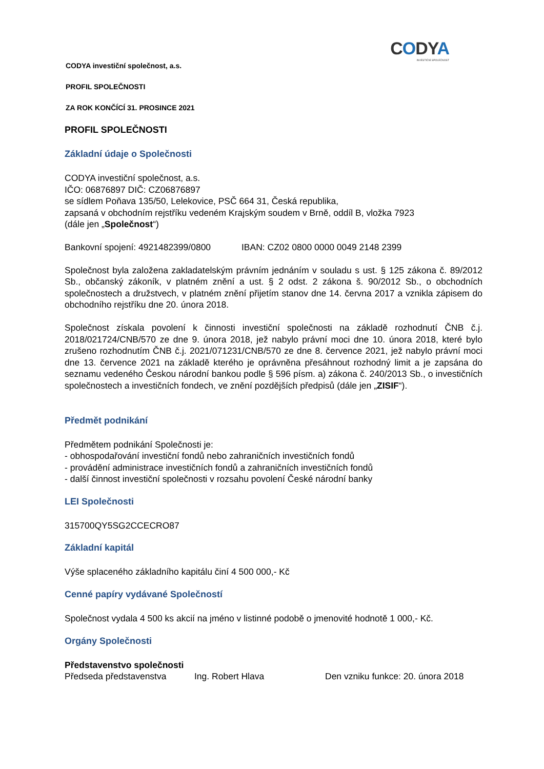CODYA
INVESTIČNÍ SPOLEČNOST
CODYA investiční společnost, a.s.
PROFIL SPOLEČNOSTI
ZA ROK KONČÍCÍ 31. PROSINCE 2021
PROFIL SPOLEČNOSTI
Základní údaje o Společnosti
CODYA investiční společnost, a.s.
IČO: 06876897 DIČ: CZ06876897
se sídlem Poňava 135/50, Lelekovice, PSČ 664 31, Česká republika,
zapsaná v obchodním rejstříku vedeném Krajským soudem v Brně, oddíl B, vložka 7923
(dále jen „Společnost“)
Bankovní spojení: 4921482399/0800 IBAN: CZ02 0800 0000 0049 2148 2399
Společnost byla založena zakladatelským právním jednáním v souladu s ust. § 125 zákona č. 89/2012 Sb., občanský zákoník, v platném znění a ust. § 2 odst. 2 zákona š. 90/2012 Sb., o obchodních společnostech a družstvech, v platném znění přijetím stanov dne 14. června 2017 a vznikla zápisem do obchodního rejstříku dne 20. února 2018.
Společnost získala povolení k činnosti investiční společnosti na základě rozhodnutí ČNB č.j. 2018/021724/CNB/570 ze dne 9. února 2018, jež nabylo právní moci dne 10. února 2018, které bylo zrušeno rozhodnutím ČNB č.j. 2021/071231/CNB/570 ze dne 8. července 2021, jež nabylo právní moci dne 13. července 2021 na základě kterého je oprávněna přesáhnout rozhodný limit a je zapsána do seznamu vedeného Českou národní bankou podle § 596 písm. a) zákona č. 240/2013 Sb., o investičních společnostech a investičních fondech, ve znění pozdějších předpisů (dále jen „ZISIF“).
Předmět podnikání
Předmětem podnikání Společnosti je:
- obhospodařování investiční fondů nebo zahraničních investičních fondů
- provádění administrace investičních fondů a zahraničních investičních fondů
- další činnost investiční společnosti v rozsahu povolení České národní banky
LEI Společnosti
315700QY5SG2CCECRO87
Základní kapitál
Výše splaceného základního kapitálu činí 4 500 000,- Kč
Cenné papíry vydávané Společností
Společnost vydala 4 500 ks akcií na jméno v listinné podobě o jmenovité hodnotě 1 000,- Kč.
Orgány Společnosti
Představenstvo společnosti
Předseda představenstva Ing. Robert Hlava Den vzniku funkce: 20. února 2018